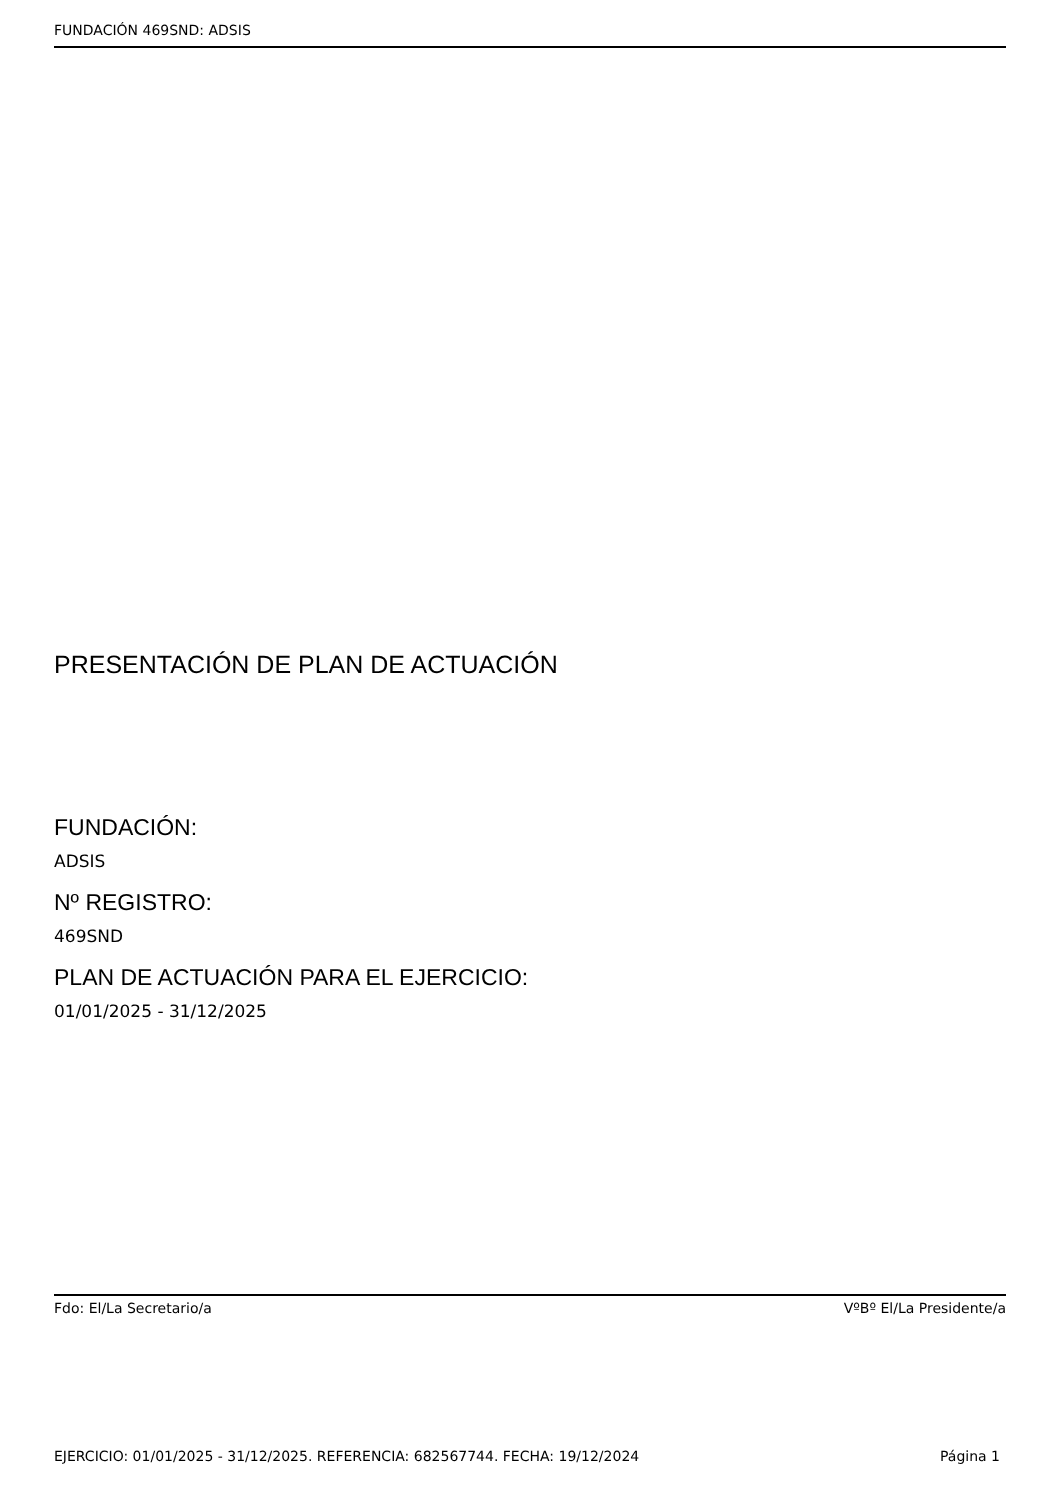FUNDACIÓN 469SND: ADSIS
PRESENTACIÓN DE PLAN DE ACTUACIÓN
FUNDACIÓN:
ADSIS
Nº REGISTRO:
469SND
PLAN DE ACTUACIÓN PARA EL EJERCICIO:
01/01/2025 - 31/12/2025
Fdo: El/La Secretario/a VºBº El/La Presidente/a
EJERCICIO: 01/01/2025 - 31/12/2025. REFERENCIA: 682567744. FECHA: 19/12/2024 Página 1